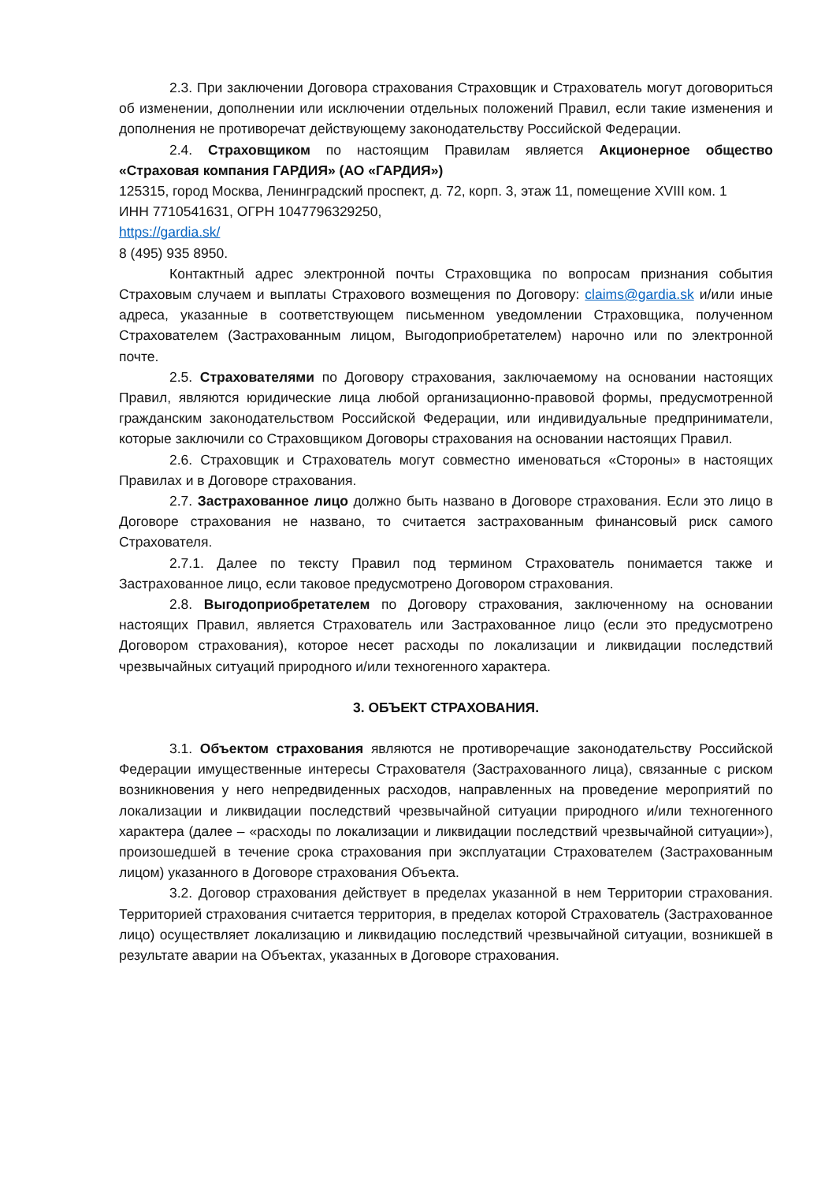2.3. При заключении Договора страхования Страховщик и Страхователь могут договориться об изменении, дополнении или исключении отдельных положений Правил, если такие изменения и дополнения не противоречат действующему законодательству Российской Федерации.
2.4. Страховщиком по настоящим Правилам является Акционерное общество «Страховая компания ГАРДИЯ» (АО «ГАРДИЯ»)
125315, город Москва, Ленинградский проспект, д. 72, корп. 3, этаж 11, помещение XVIII ком. 1
ИНН 7710541631, ОГРН 1047796329250,
https://gardia.sk/
8 (495) 935 8950.
Контактный адрес электронной почты Страховщика по вопросам признания события Страховым случаем и выплаты Страхового возмещения по Договору: claims@gardia.sk и/или иные адреса, указанные в соответствующем письменном уведомлении Страховщика, полученном Страхователем (Застрахованным лицом, Выгодоприобретателем) нарочно или по электронной почте.
2.5. Страхователями по Договору страхования, заключаемому на основании настоящих Правил, являются юридические лица любой организационно-правовой формы, предусмотренной гражданским законодательством Российской Федерации, или индивидуальные предприниматели, которые заключили со Страховщиком Договоры страхования на основании настоящих Правил.
2.6. Страховщик и Страхователь могут совместно именоваться «Стороны» в настоящих Правилах и в Договоре страхования.
2.7. Застрахованное лицо должно быть названо в Договоре страхования. Если это лицо в Договоре страхования не названо, то считается застрахованным финансовый риск самого Страхователя.
2.7.1. Далее по тексту Правил под термином Страхователь понимается также и Застрахованное лицо, если таковое предусмотрено Договором страхования.
2.8. Выгодоприобретателем по Договору страхования, заключенному на основании настоящих Правил, является Страхователь или Застрахованное лицо (если это предусмотрено Договором страхования), которое несет расходы по локализации и ликвидации последствий чрезвычайных ситуаций природного и/или техногенного характера.
3. ОБЪЕКТ СТРАХОВАНИЯ.
3.1. Объектом страхования являются не противоречащие законодательству Российской Федерации имущественные интересы Страхователя (Застрахованного лица), связанные с риском возникновения у него непредвиденных расходов, направленных на проведение мероприятий по локализации и ликвидации последствий чрезвычайной ситуации природного и/или техногенного характера (далее – «расходы по локализации и ликвидации последствий чрезвычайной ситуации»), произошедшей в течение срока страхования при эксплуатации Страхователем (Застрахованным лицом) указанного в Договоре страхования Объекта.
3.2. Договор страхования действует в пределах указанной в нем Территории страхования. Территорией страхования считается территория, в пределах которой Страхователь (Застрахованное лицо) осуществляет локализацию и ликвидацию последствий чрезвычайной ситуации, возникшей в результате аварии на Объектах, указанных в Договоре страхования.